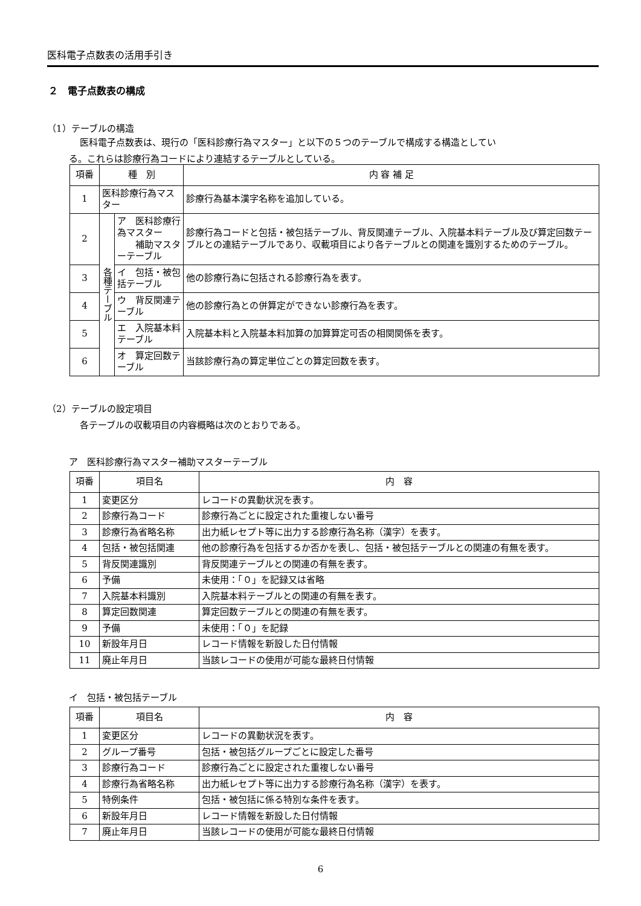医科電子点数表の活用手引き
２　電子点数表の構成
（1）テーブルの構造
医科電子点数表は、現行の「医科診療行為マスター」と以下の５つのテーブルで構成する構造としてい
る。これらは診療行為コードにより連結するテーブルとしている。
| 項番 | 種 別 | | 内 容 補 足 |
| --- | --- | --- | --- |
| 1 | 医科診療行為マスター | | 診療行為基本漢字名称を追加している。 |
| 2 | 各種テーブル | ア 医科診療行為マスター 補助マスターテーブル | 診療行為コードと包括・被包括テーブル、背反関連テーブル、入院基本料テーブル及び算定回数テーブルとの連結テーブルであり、収載項目により各テーブルとの関連を識別するためのテーブル。 |
| 3 | | イ 包括・被包括テーブル | 他の診療行為に包括される診療行為を表す。 |
| 4 | | ウ 背反関連テーブル | 他の診療行為との併算定ができない診療行為を表す。 |
| 5 | | エ 入院基本料テーブル | 入院基本料と入院基本料加算の加算算定可否の相関関係を表す。 |
| 6 | | オ 算定回数テーブル | 当該診療行為の算定単位ごとの算定回数を表す。 |
（2）テーブルの設定項目
各テーブルの収載項目の内容概略は次のとおりである。
ア　医科診療行為マスター補助マスターテーブル
| 項番 | 項目名 | 内 容 |
| --- | --- | --- |
| 1 | 変更区分 | レコードの異動状況を表す。 |
| 2 | 診療行為コード | 診療行為ごとに設定された重複しない番号 |
| 3 | 診療行為省略名称 | 出力紙レセプト等に出力する診療行為名称（漢字）を表す。 |
| 4 | 包括・被包括関連 | 他の診療行為を包括するか否かを表し、包括・被包括テーブルとの関連の有無を表す。 |
| 5 | 背反関連識別 | 背反関連テーブルとの関連の有無を表す。 |
| 6 | 予備 | 未使用：「０」を記録又は省略 |
| 7 | 入院基本料識別 | 入院基本料テーブルとの関連の有無を表す。 |
| 8 | 算定回数関連 | 算定回数テーブルとの関連の有無を表す。 |
| 9 | 予備 | 未使用：「０」を記録 |
| 10 | 新設年月日 | レコード情報を新設した日付情報 |
| 11 | 廃止年月日 | 当該レコードの使用が可能な最終日付情報 |
イ　包括・被包括テーブル
| 項番 | 項目名 | 内 容 |
| --- | --- | --- |
| 1 | 変更区分 | レコードの異動状況を表す。 |
| 2 | グループ番号 | 包括・被包括グループごとに設定した番号 |
| 3 | 診療行為コード | 診療行為ごとに設定された重複しない番号 |
| 4 | 診療行為省略名称 | 出力紙レセプト等に出力する診療行為名称（漢字）を表す。 |
| 5 | 特例条件 | 包括・被包括に係る特別な条件を表す。 |
| 6 | 新設年月日 | レコード情報を新設した日付情報 |
| 7 | 廃止年月日 | 当該レコードの使用が可能な最終日付情報 |
6